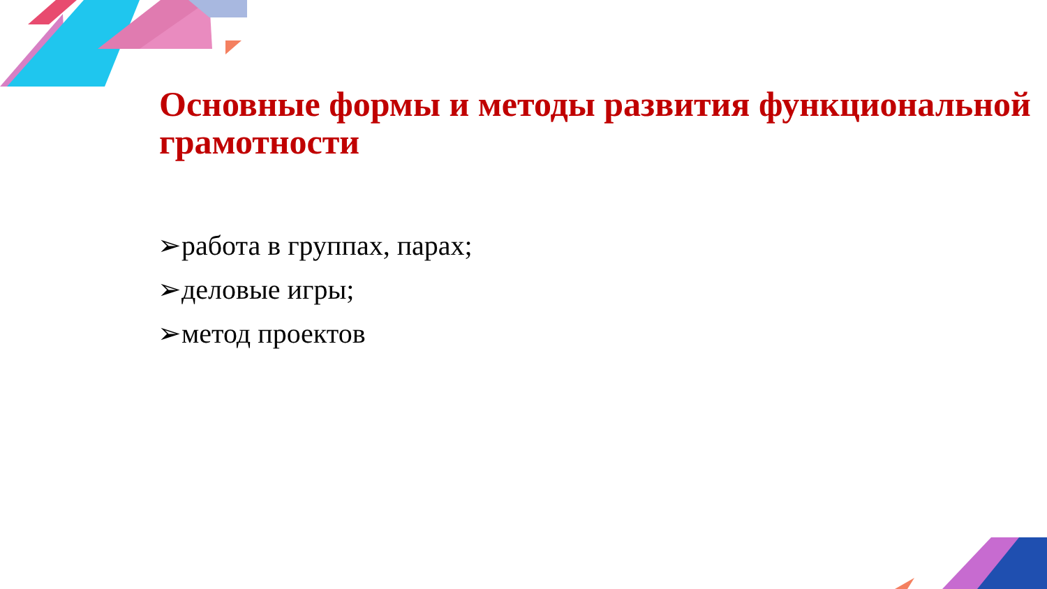Основные формы и методы развития функциональной грамотности
➢работа в группах, парах;
➢деловые игры;
➢метод проектов